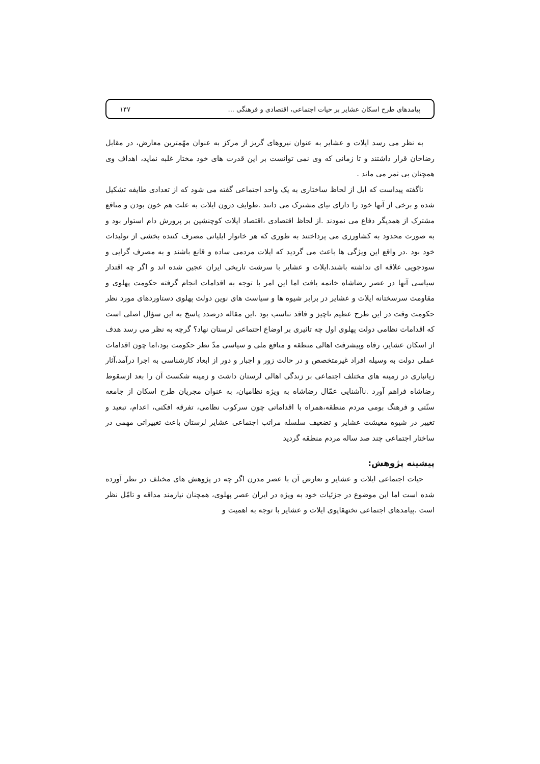پیامدهای طرح اسکان عشایر بر حیات اجتماعی، اقتصادی و فرهنگی ... ۱۴۷
به نظر می رسد ایلات و عشایر به عنوان نیروهای گریز از مرکز به عنوان مهّمترین معارض، در مقابل رضاخان قرار داشتند و تا زمانی که وی نمی توانست بر این قدرت های خود مختار غلبه نماید، اهداف وی همچنان بی ثمر می ماند .
ناگفته پیداست که ایل از لحاظ ساختاری به یک واحد اجتماعی گفته می شود که از تعدادی طایفه تشکیل شده و برخی از آنها خود را دارای نیای مشترک می دانند .طوایف درون ایلات به علت هم خون بودن و منافع مشترک از همدیگر دفاع می نمودند .از لحاظ اقتصادی ،اقتصاد ایلات کوچنشین بر پرورش دام استوار بود و به صورت محدود به کشاورزی می پرداختند به طوری که هر خانوار ایلیاتی مصرف کننده بخشی از تولیدات خود بود .در واقع این ویژگی ها باعث می گردید که ایلات مردمی ساده و قانع باشند و به مصرف گرایی و سودجویی علاقه ای نداشته باشند.ایلات و عشایر با سرشت تاریخی ایران عجین شده اند و اگر چه اقتدار سیاسی آنها در عصر رضاشاه خاتمه یافت اما این امر با توجه به اقدامات انجام گرفته حکومت پهلوی و مقاومت سرسختانه ایلات و عشایر در برابر شیوه ها و سیاست های نوین دولت پهلوی دستاوردهای مورد نظر حکومت وقت در این طرح عظیم ناچیز و فاقد تناسب بود .این مقاله درصدد پاسخ به این سؤال اصلی است که اقدامات نظامی دولت پهلوی اول چه تاثیری بر اوضاع اجتماعی لرستان نهاد؟ گرچه به نظر می رسد هدف از اسکان عشایر، رفاه وپیشرفت اهالی منطقه و منافع ملی و سیاسی مدّ نظر حکومت بود،اما چون اقدامات عملی دولت به وسیله افراد غیرمتخصص و در حالت زور و اجبار و دور از ابعاد کارشناسی به اجرا درآمد،آثار زیانباری در زمینه های مختلف اجتماعی بر زندگی اهالی لرستان داشت و زمینه شکست آن را بعد ازسقوط رضاشاه فراهم آورد .ناآشنایی عمّال رضاشاه به ویژه نظامیان، به عنوان مجریان طرح اسکان از جامعه سنّتی و فرهنگ بومی مردم منطقه،همراه با اقداماتی چون سرکوب نظامی، تفرقه افکنی، اعدام، تبعید و تغییر در شیوه معیشت عشایر و تضعیف سلسله مراتب اجتماعی عشایر لرستان باعث تغییراتی مهمی در ساختار اجتماعی چند صد ساله مردم منطقه گردید
پیشینه پژوهش:
حیات اجتماعی ایلات و عشایر و تعارض آن با عصر مدرن اگر چه در پژوهش های مختلف در نظر آورده شده است اما این موضوع در جزئیات خود به ویژه در ایران عصر پهلوی، همچنان نیازمند مداقه و تامّل نظر است .پیامدهای اجتماعی تختهقاپوی ایلات و عشایر با توجه به اهمیت و